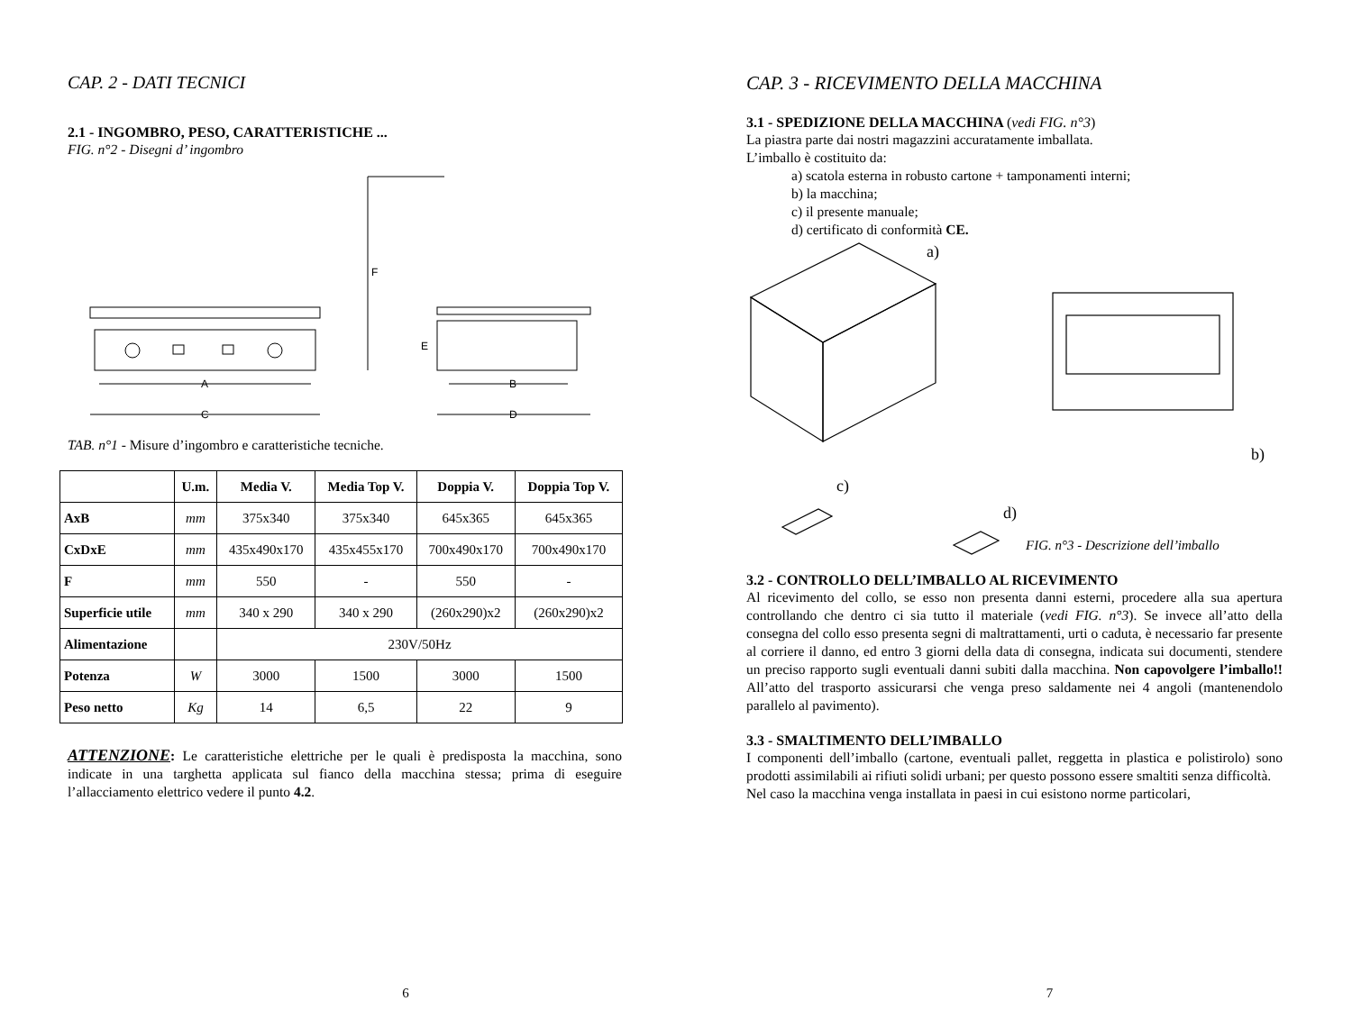CAP. 2 - DATI TECNICI
2.1 - INGOMBRO, PESO, CARATTERISTICHE ...
FIG. n°2 - Disegni d’ ingombro
A
C
F
E
B
D
TAB. n°1 - Misure d’ingombro e caratteristiche tecniche.
| | U.m. | Media V. | Media Top V. | Doppia V. | Doppia Top V. |
| --- | --- | --- | --- | --- | --- |
| AxB | mm | 375x340 | 375x340 | 645x365 | 645x365 |
| CxDxE | mm | 435x490x170 | 435x455x170 | 700x490x170 | 700x490x170 |
| F | mm | 550 | - | 550 | - |
| Superficie utile | mm | 340 x 290 | 340 x 290 | (260x290)x2 | (260x290)x2 |
| Alimentazione | | 230V/50Hz | | | |
| Potenza | W | 3000 | 1500 | 3000 | 1500 |
| Peso netto | Kg | 14 | 6,5 | 22 | 9 |
ATTENZIONE: Le caratteristiche elettriche per le quali è predisposta la macchina, sono indicate in una targhetta applicata sul fianco della macchina stessa; prima di eseguire l’allacciamento elettrico vedere il punto 4.2.
6
CAP. 3 - RICEVIMENTO DELLA MACCHINA
3.1 - SPEDIZIONE DELLA MACCHINA (vedi FIG. n°3)
La piastra parte dai nostri magazzini accuratamente imballata.
L’imballo è costituito da:
a) scatola esterna in robusto cartone + tamponamenti interni;
b) la macchina;
c) il presente manuale;
d) certificato di conformità CE.
a)
b)
c)
d)
FIG. n°3 - Descrizione dell’imballo
3.2 - CONTROLLO DELL’IMBALLO AL RICEVIMENTO
Al ricevimento del collo, se esso non presenta danni esterni, procedere alla sua apertura controllando che dentro ci sia tutto il materiale (vedi FIG. n°3). Se invece all’atto della consegna del collo esso presenta segni di maltrattamenti, urti o caduta, è necessario far presente al corriere il danno, ed entro 3 giorni della data di consegna, indicata sui documenti, stendere un preciso rapporto sugli eventuali danni subiti dalla macchina. Non capovolgere l’imballo!! All’atto del trasporto assicurarsi che venga preso saldamente nei 4 angoli (mantenendolo parallelo al pavimento).
3.3 - SMALTIMENTO DELL’IMBALLO
I componenti dell’imballo (cartone, eventuali pallet, reggetta in plastica e polistirolo) sono prodotti assimilabili ai rifiuti solidi urbani; per questo possono essere smaltiti senza difficoltà.
Nel caso la macchina venga installata in paesi in cui esistono norme particolari,
7